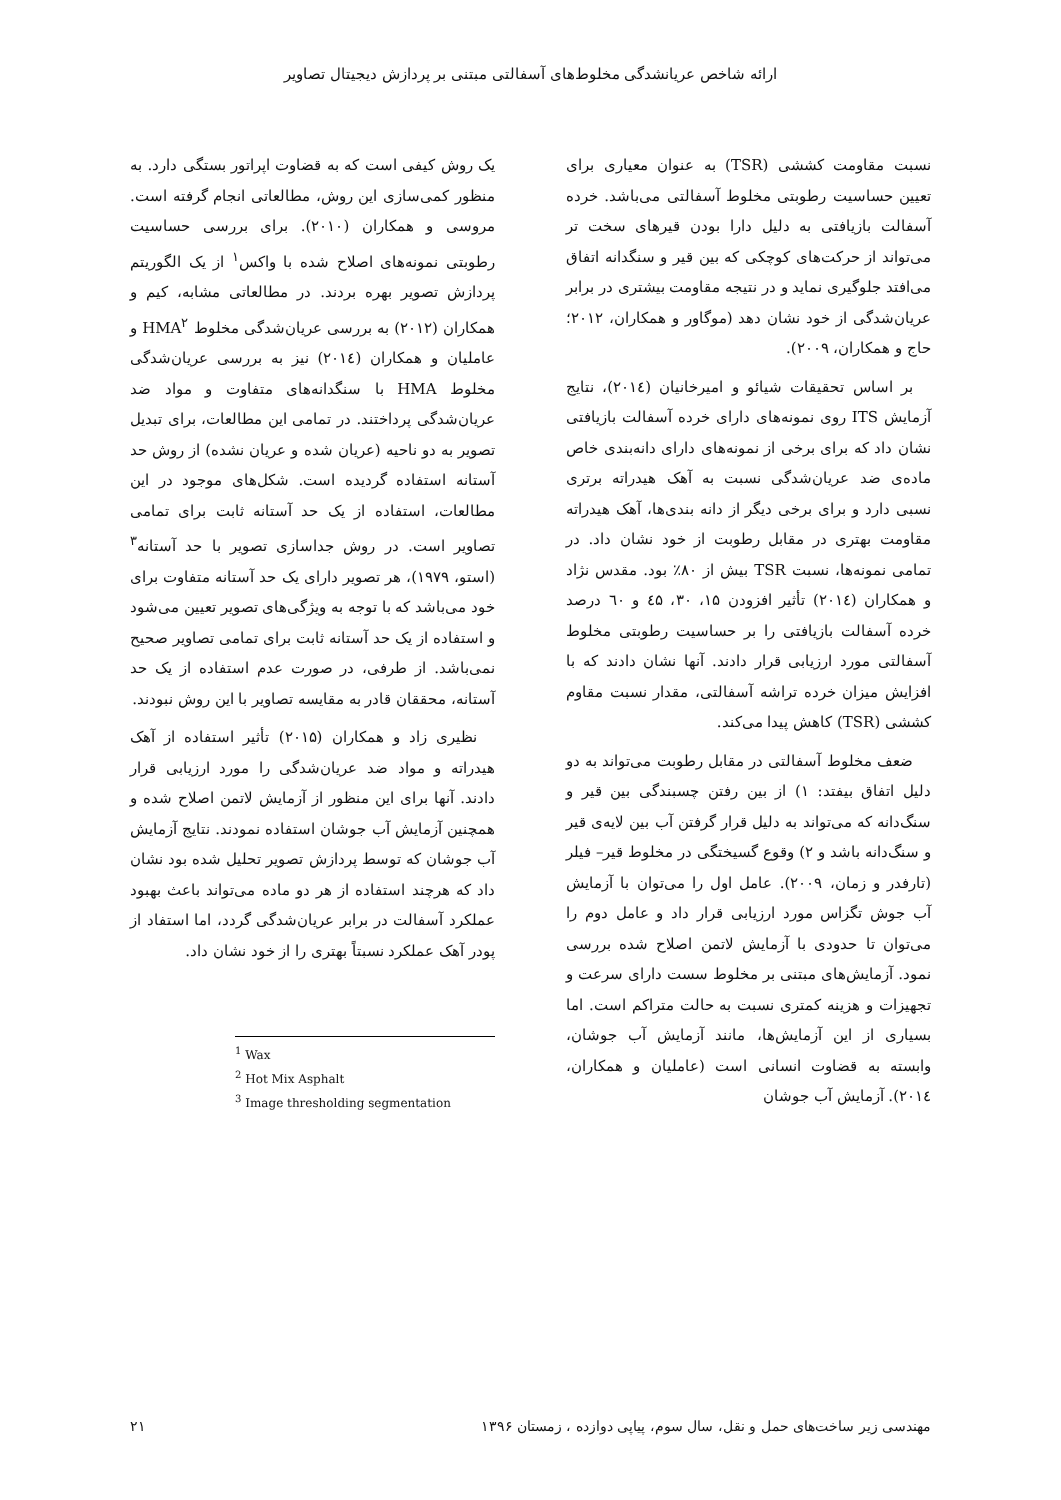ارائه شاخص عریانشدگی مخلوط‌های آسفالتی مبتنی بر پردازش دیجیتال تصاویر
نسبت مقاومت کششی (TSR) به عنوان معیاری برای تعیین حساسیت رطوبتی مخلوط آسفالتی می‌باشد. خرده آسفالت بازیافتی به دلیل دارا بودن قیرهای سخت تر می‌تواند از حرکت‌های کوچکی که بین قیر و سنگدانه اتفاق می‌افتد جلوگیری نماید و در نتیجه مقاومت بیشتری در برابر عریان‌شدگی از خود نشان دهد (موگاور و همکاران، ۲۰۱۲؛ حاج و همکاران، ۲۰۰۹).
بر اساس تحقیقات شیائو و امیرخانیان (۲۰۱٤)، نتایج آزمایش ITS روی نمونه‌های دارای خرده آسفالت بازیافتی نشان داد که برای برخی از نمونه‌های دارای دانه‌بندی خاص ماده‌ی ضد عریان‌شدگی نسبت به آهک هیدراته برتری نسبی دارد و برای برخی دیگر از دانه بندی‌ها، آهک هیدراته مقاومت بهتری در مقابل رطوبت از خود نشان داد. در تمامی نمونه‌ها، نسبت TSR بیش از ۸۰٪ بود. مقدس نژاد و همکاران (۲۰۱٤) تأثیر افزودن ۱۵، ۳۰، ٤۵ و ٦۰ درصد خرده آسفالت بازیافتی را بر حساسیت رطوبتی مخلوط آسفالتی مورد ارزیابی قرار دادند. آنها نشان دادند که با افزایش میزان خرده تراشه آسفالتی، مقدار نسبت مقاوم کششی (TSR) کاهش پیدا می‌کند.
ضعف مخلوط آسفالتی در مقابل رطوبت می‌تواند به دو دلیل اتفاق بیفتد: ۱) از بین رفتن چسبندگی بین قیر و سنگ‌دانه که می‌تواند به دلیل قرار گرفتن آب بین لایه‌ی قیر و سنگ‌دانه باشد و ۲) وقوع گسیختگی در مخلوط قیر– فیلر (تارفدر و زمان، ۲۰۰۹). عامل اول را می‌توان با آزمایش آب جوش تگزاس مورد ارزیابی قرار داد و عامل دوم را می‌توان تا حدودی با آزمایش لاتمن اصلاح شده بررسی نمود. آزمایش‌های مبتنی بر مخلوط سست دارای سرعت و تجهیزات و هزینه کمتری نسبت به حالت متراکم است. اما بسیاری از این آزمایش‌ها، مانند آزمایش آب جوشان، وابسته به قضاوت انسانی است (عاملیان و همکاران، ۲۰۱٤). آزمایش آب جوشان
یک روش کیفی است که به قضاوت اپراتور بستگی دارد. به منظور کمی‌سازی این روش، مطالعاتی انجام گرفته است. مروسی و همکاران (۲۰۱۰). برای بررسی حساسیت رطوبتی نمونه‌های اصلاح شده با واکس<sup>۱</sup> از یک الگوریتم پردازش تصویر بهره بردند. در مطالعاتی مشابه، کیم و همکاران (۲۰۱۲) به بررسی عریان‌شدگی مخلوط HMA<sup>۲</sup> و عاملیان و همکاران (۲۰۱٤) نیز به بررسی عریان‌شدگی مخلوط HMA با سنگدانه‌های متفاوت و مواد ضد عریان‌شدگی پرداختند. در تمامی این مطالعات، برای تبدیل تصویر به دو ناحیه (عریان شده و عریان نشده) از روش حد آستانه استفاده گردیده است. شکل‌های موجود در این مطالعات، استفاده از یک حد آستانه ثابت برای تمامی تصاویر است. در روش جداسازی تصویر با حد آستانه<sup>۳</sup> (استو، ۱۹۷۹)، هر تصویر دارای یک حد آستانه متفاوت برای خود می‌باشد که با توجه به ویژگی‌های تصویر تعیین می‌شود و استفاده از یک حد آستانه ثابت برای تمامی تصاویر صحیح نمی‌باشد. از طرفی، در صورت عدم استفاده از یک حد آستانه، محققان قادر به مقایسه تصاویر با این روش نبودند.
نظیری زاد و همکاران (۲۰۱۵) تأثیر استفاده از آهک هیدراته و مواد ضد عریان‌شدگی را مورد ارزیابی قرار دادند. آنها برای این منظور از آزمایش لاتمن اصلاح شده و همچنین آزمایش آب جوشان استفاده نمودند. نتایج آزمایش آب جوشان که توسط پردازش تصویر تحلیل شده بود نشان داد که هرچند استفاده از هر دو ماده می‌تواند باعث بهبود عملکرد آسفالت در برابر عریان‌شدگی گردد، اما استفاد از پودر آهک عملکرد نسبتاً بهتری را از خود نشان داد.
<sup>1</sup> Wax
<sup>2</sup> Hot Mix Asphalt
<sup>3</sup> Image thresholding segmentation
مهندسی زیر ساخت‌های حمل و نقل، سال سوم، پیاپی دوازده ، زمستان ۱۳۹۶ ۲۱